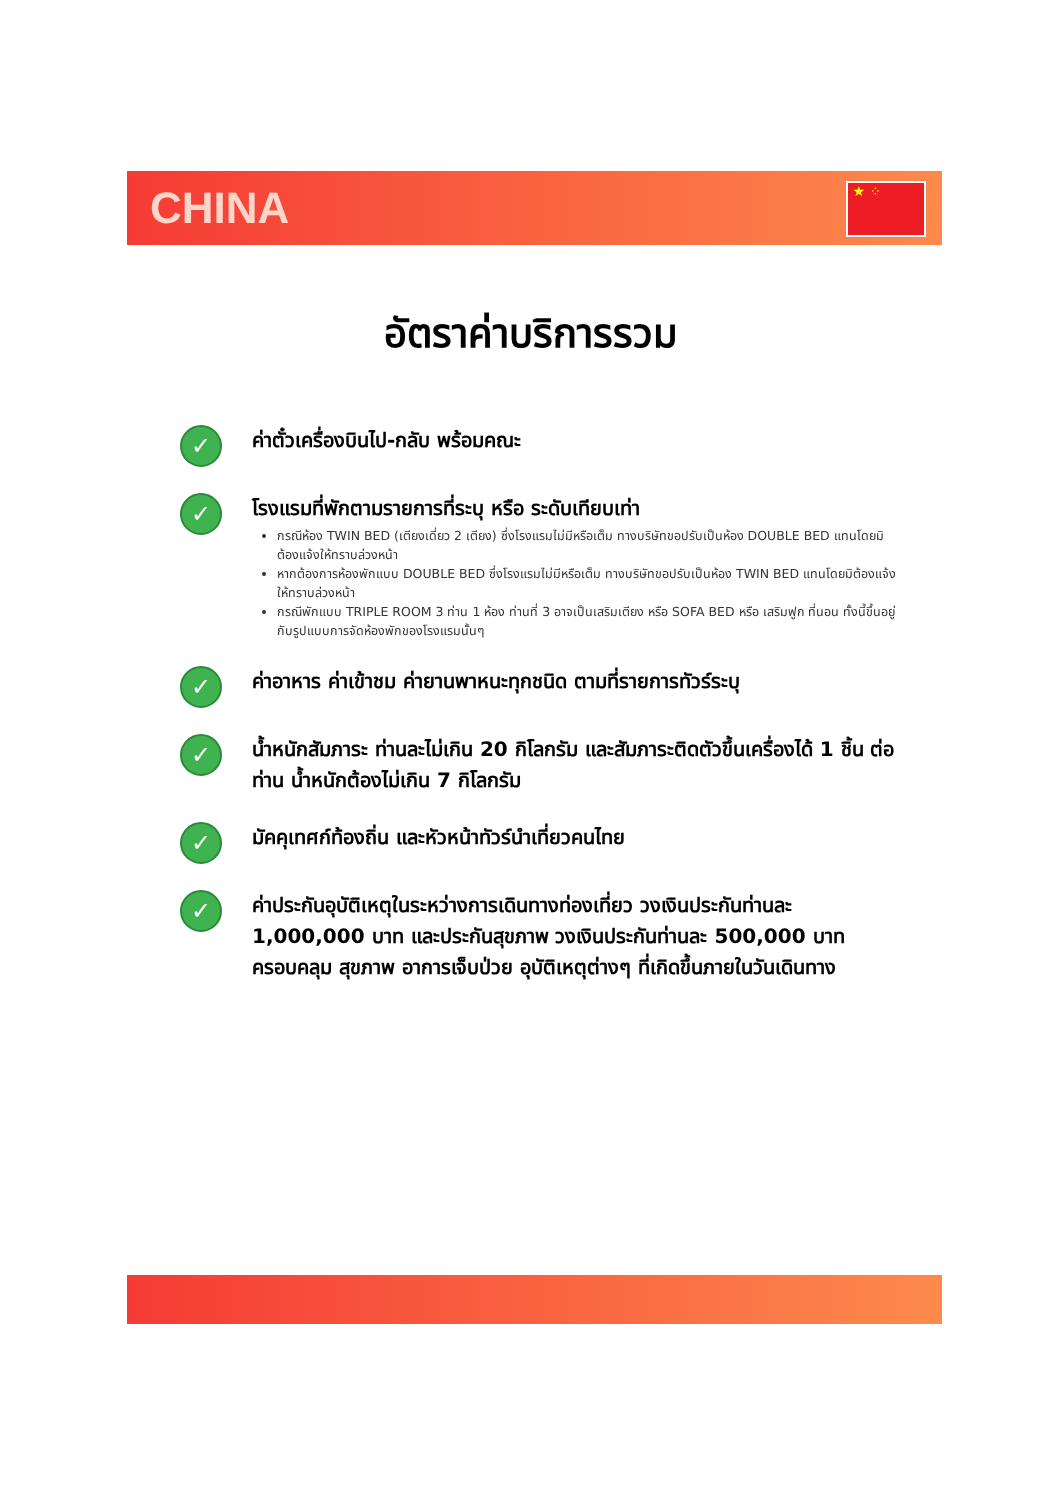CHINA ★ ⁘
อัตราค่าบริการรวม
✓
ค่าตั๋วเครื่องบินไป-กลับ พร้อมคณะ
✓
โรงแรมที่พักตามรายการที่ระบุ หรือ ระดับเทียบเท่า
กรณีห้อง TWIN BED (เตียงเดี่ยว 2 เตียง) ซึ่งโรงแรมไม่มีหรือเต็ม ทางบริษัทขอปรับเป็นห้อง DOUBLE BED แทนโดยมิต้องแจ้งให้ทราบล่วงหน้า
หากต้องการห้องพักแบบ DOUBLE BED ซึ่งโรงแรมไม่มีหรือเต็ม ทางบริษัทขอปรับเป็นห้อง TWIN BED แทนโดยมิต้องแจ้งให้ทราบล่วงหน้า
กรณีพักแบบ TRIPLE ROOM 3 ท่าน 1 ห้อง ท่านที่ 3 อาจเป็นเสริมเตียง หรือ SOFA BED หรือ เสริมฟูก ที่นอน ทั้งนี้ขึ้นอยู่กับรูปแบบการจัดห้องพักของโรงแรมนั้นๆ
✓
ค่าอาหาร ค่าเข้าชม ค่ายานพาหนะทุกชนิด ตามที่รายการทัวร์ระบุ
✓
น้ำหนักสัมภาระ ท่านละไม่เกิน 20 กิโลกรัม และสัมภาระติดตัวขึ้นเครื่องได้ 1 ชิ้น ต่อท่าน น้ำหนักต้องไม่เกิน 7 กิโลกรัม
✓
มัคคุเทศก์ท้องถิ่น และหัวหน้าทัวร์นำเที่ยวคนไทย
✓
ค่าประกันอุบัติเหตุในระหว่างการเดินทางท่องเที่ยว วงเงินประกันท่านละ 1,000,000 บาท และประกันสุขภาพ วงเงินประกันท่านละ 500,000 บาท ครอบคลุม สุขภาพ อาการเจ็บป่วย อุบัติเหตุต่างๆ ที่เกิดขึ้นภายในวันเดินทาง